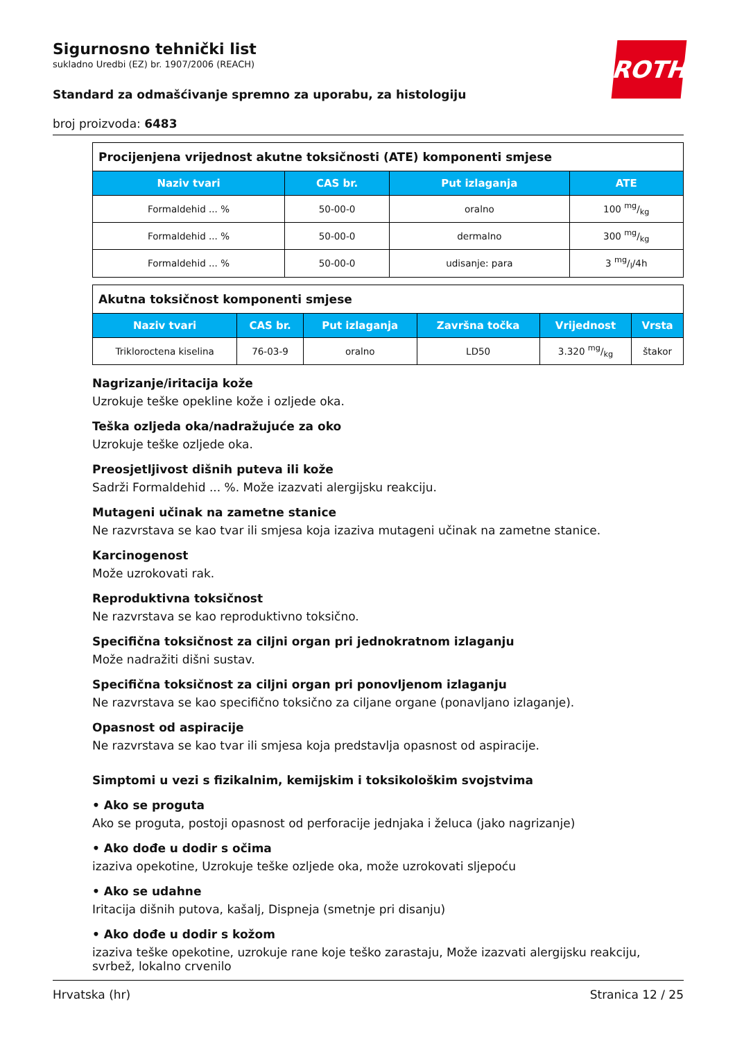Sigurnosno tehnički list
sukladno Uredbi (EZ) br. 1907/2006 (REACH)
Standard za odmašćivanje spremno za uporabu, za histologiju
broj proizvoda: 6483
ROTH
| Procijenjena vrijednost akutne toksičnosti (ATE) komponenti smjese | | | |
| Naziv tvari | CAS br. | Put izlaganja | ATE |
| Formaldehid ... % | 50-00-0 | oralno | 100 mg/kg |
| Formaldehid ... % | 50-00-0 | dermalno | 300 mg/kg |
| Formaldehid ... % | 50-00-0 | udisanje: para | 3 mg/l/4h |
| Akutna toksičnost komponenti smjese | | | | | |
| Naziv tvari | CAS br. | Put izlaganja | Završna točka | Vrijednost | Vrsta |
| Trikloroctena kiselina | 76-03-9 | oralno | LD50 | 3.320 mg/kg | štakor |
Nagrizanje/iritacija kože
Uzrokuje teške opekline kože i ozljede oka.
Teška ozljeda oka/nadražujuće za oko
Uzrokuje teške ozljede oka.
Preosjetljivost dišnih puteva ili kože
Sadrži Formaldehid ... %. Može izazvati alergijsku reakciju.
Mutageni učinak na zametne stanice
Ne razvrstava se kao tvar ili smjesa koja izaziva mutageni učinak na zametne stanice.
Karcinogenost
Može uzrokovati rak.
Reproduktivna toksičnost
Ne razvrstava se kao reproduktivno toksično.
Specifična toksičnost za ciljni organ pri jednokratnom izlaganju
Može nadražiti dišni sustav.
Specifična toksičnost za ciljni organ pri ponovljenom izlaganju
Ne razvrstava se kao specifično toksično za ciljane organe (ponavljano izlaganje).
Opasnost od aspiracije
Ne razvrstava se kao tvar ili smjesa koja predstavlja opasnost od aspiracije.
Simptomi u vezi s fizikalnim, kemijskim i toksikološkim svojstvima
• Ako se proguta
Ako se proguta, postoji opasnost od perforacije jednjaka i želuca (jako nagrizanje)
• Ako dođe u dodir s očima
izaziva opekotine, Uzrokuje teške ozljede oka, može uzrokovati sljepoću
• Ako se udahne
Iritacija dišnih putova, kašalj, Dispneja (smetnje pri disanju)
• Ako dođe u dodir s kožom
izaziva teške opekotine, uzrokuje rane koje teško zarastaju, Može izazvati alergijsku reakciju, svrbež, lokalno crvenilo
Hrvatska (hr) Stranica 12 / 25